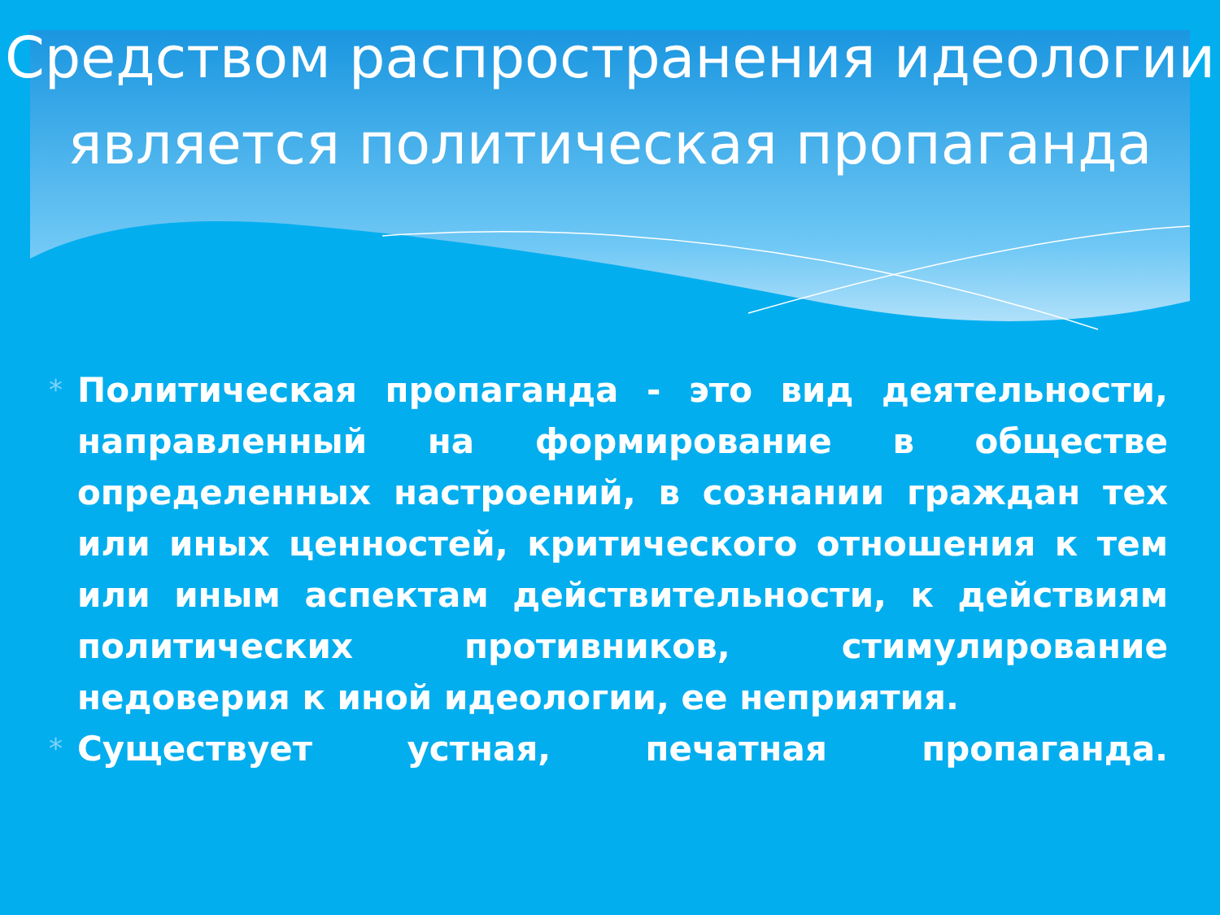Средством распространения идеологии является политическая пропаганда
* Политическая пропаганда - это вид деятельности, направленный на формирование в обществе определенных настроений, в сознании граждан тех или иных ценностей, критического отношения к тем или иным аспектам действительности, к действиям политических противников, стимулирование недоверия к иной идеологии, ее неприятия.
* Существует устная, печатная пропаганда.